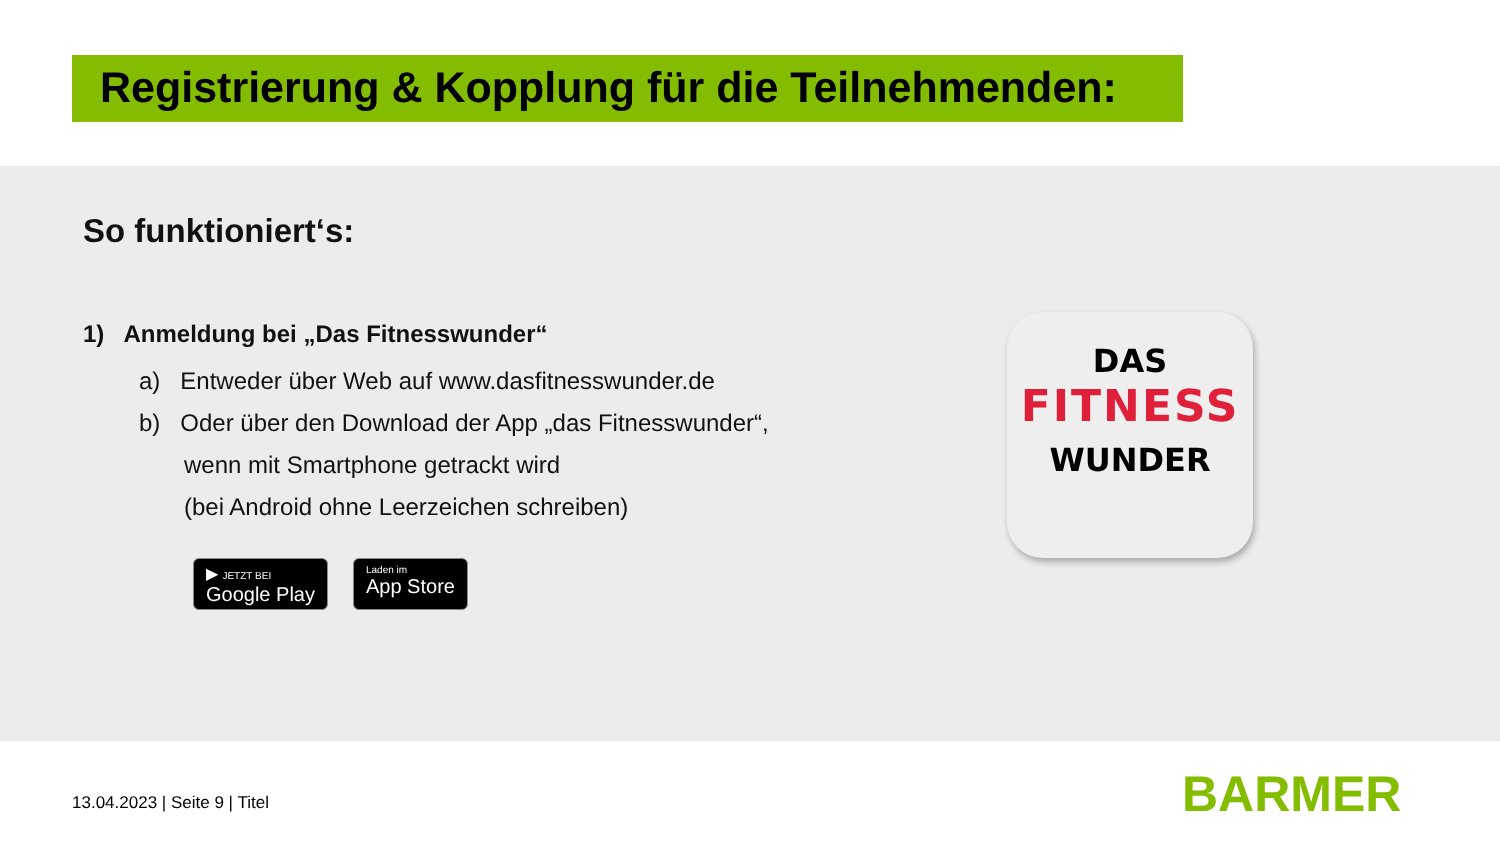Registrierung & Kopplung für die Teilnehmenden:
So funktioniert‘s:
1) Anmeldung bei „Das Fitnesswunder“
a) Entweder über Web auf www.dasfitnesswunder.de
b) Oder über den Download der App „das Fitnesswunder“,
wenn mit Smartphone getrackt wird
(bei Android ohne Leerzeichen schreiben)
▶ JETZT BEI
Google Play
Laden im
App Store
DAS
FITNESS
WUNDER
13.04.2023 | Seite 9 | Titel BARMER